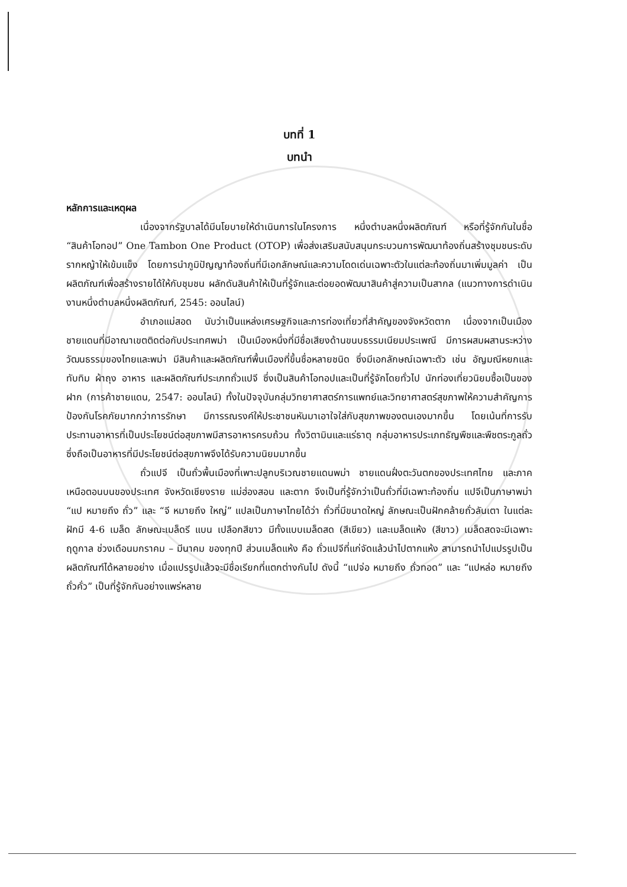บทที่ 1
บทนำ
หลักการและเหตุผล
เนื่องจากรัฐบาลได้มีนโยบายให้ดำเนินการในโครงการ หนึ่งตำบลหนึ่งผลิตภัณฑ์ หรือที่รู้จักกันในชื่อ “สินค้าโอทอป” One Tambon One Product (OTOP) เพื่อส่งเสริมสนับสนุนกระบวนการพัฒนาท้องถิ่นสร้างชุมชนระดับรากหญ้าให้เข้มแข็ง โดยการนำภูมิปัญญาท้องถิ่นที่มีเอกลักษณ์และความโดดเด่นเฉพาะตัวในแต่ละท้องถิ่นมาเพิ่มมูลค่า เป็นผลิตภัณฑ์เพื่อสร้างรายได้ให้กับชุมชน ผลักดันสินค้าให้เป็นที่รู้จักและต่อยอดพัฒนาสินค้าสู่ความเป็นสากล (แนวทางการดำเนินงานหนึ่งตำบลหนึ่งผลิตภัณฑ์, 2545: ออนไลน์)
อำเภอแม่สอด นับว่าเป็นแหล่งเศรษฐกิจและการท่องเที่ยวที่สำคัญของจังหวัดตาก เนื่องจากเป็นเมืองชายแดนที่มีอาณาเขตติดต่อกับประเทศพม่า เป็นเมืองหนึ่งที่มีชื่อเสียงด้านขนบธรรมเนียมประเพณี มีการผสมผสานระหว่างวัฒนธรรมของไทยและพม่า มีสินค้าและผลิตภัณฑ์พื้นเมืองที่ขึ้นชื่อหลายชนิด ซึ่งมีเอกลักษณ์เฉพาะตัว เช่น อัญมณีหยกและทับทิม ผ้าถุง อาหาร และผลิตภัณฑ์ประเภทถั่วแปจี ซึ่งเป็นสินค้าโอทอปและเป็นที่รู้จักโดยทั่วไป นักท่องเที่ยวนิยมซื้อเป็นของฝาก (การค้าชายแดน, 2547: ออนไลน์) ทั้งในปัจจุบันกลุ่มวิทยาศาสตร์การแพทย์และวิทยาศาสตร์สุขภาพให้ความสำคัญการป้องกันโรคภัยมากกว่าการรักษา มีการรณรงค์ให้ประชาชนหันมาเอาใจใส่กับสุขภาพของตนเองมากขึ้น โดยเน้นที่การรับประทานอาหารที่เป็นประโยชน์ต่อสุขภาพมีสารอาหารครบถ้วน ทั้งวิตามินและแร่ธาตุ กลุ่มอาหารประเภทธัญพืชและพืชตระกูลถั่ว ซึ่งถือเป็นอาหารที่มีประโยชน์ต่อสุขภาพจึงได้รับความนิยมมากขึ้น
ถั่วแปจี เป็นถั่วพื้นเมืองที่เพาะปลูกบริเวณชายแดนพม่า ชายแดนฝั่งตะวันตกของประเทศไทย และภาคเหนือตอนบนของประเทศ จังหวัดเชียงราย แม่ฮ่องสอน และตาก จึงเป็นที่รู้จักว่าเป็นถั่วที่มีเฉพาะท้องถิ่น แปจีเป็นภาษาพม่า “แป หมายถึง ถั่ว” และ “จี หมายถึง ใหญ่” แปลเป็นภาษาไทยได้ว่า ถั่วที่มีขนาดใหญ่ ลักษณะเป็นฝักคล้ายถั่วลันเตา ในแต่ละฝักมี 4-6 เมล็ด ลักษณะเมล็ดรี แบน เปลือกสีขาว มีทั้งแบบเมล็ดสด (สีเขียว) และเมล็ดแห้ง (สีขาว) เมล็ดสดจะมีเฉพาะฤดูกาล ช่วงเดือนมกราคม – มีนาคม ของทุกปี ส่วนเมล็ดแห้ง คือ ถั่วแปจีที่แก่จัดแล้วนำไปตากแห้ง สามารถนำไปแปรรูปเป็นผลิตภัณฑ์ได้หลายอย่าง เมื่อแปรรูปแล้วจะมีชื่อเรียกที่แตกต่างกันไป ดังนี้ “แปจ่อ หมายถึง ถั่วทอด” และ “แปหล่อ หมายถึง ถั่วคั่ว” เป็นที่รู้จักกันอย่างแพร่หลาย